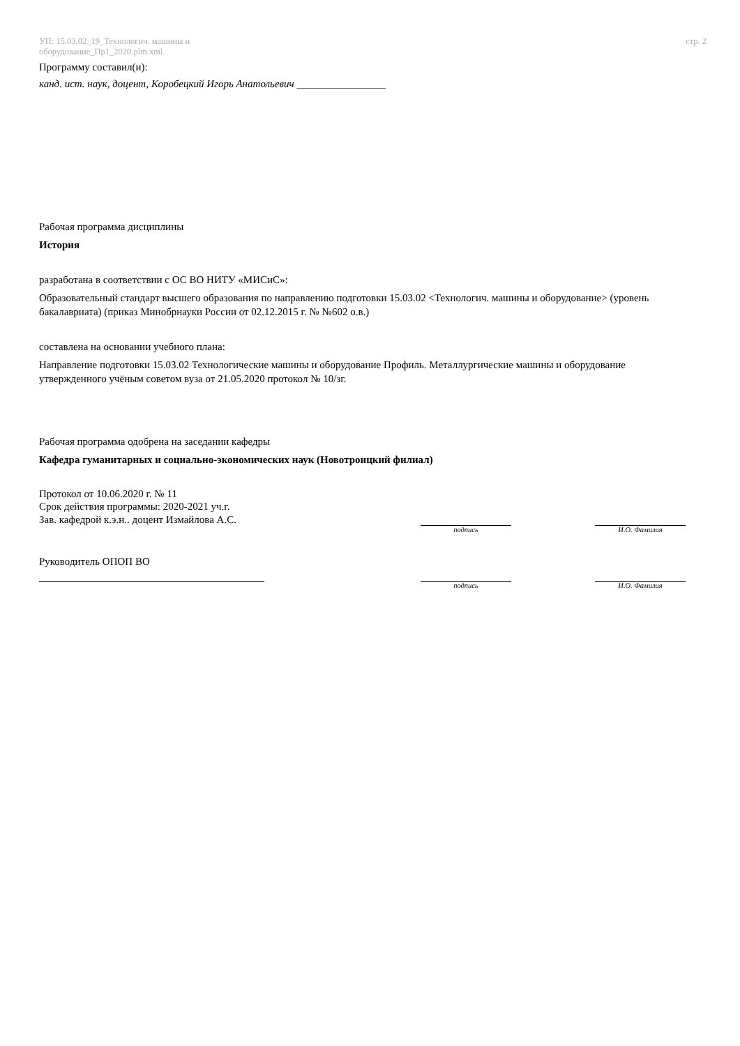УП: 15.03.02_19_Технологич. машины и
оборудование_Пр1_2020.plm.xml
стр. 2
Программу составил(и):
канд. ист. наук, доцент, Коробецкий Игорь Анатольевич _________________
Рабочая программа дисциплины
История
разработана в соответствии с ОС ВО НИТУ «МИСиС»:
Образовательный стандарт высшего образования по направлению подготовки 15.03.02 <Технологич. машины и оборудование> (уровень бакалавриата) (приказ Минобрнауки России от 02.12.2015 г. № №602 о.в.)
составлена на основании учебного плана:
Направление подготовки 15.03.02 Технологические машины и оборудование Профиль. Металлургические машины и оборудование
утвержденного учёным советом вуза от 21.05.2020 протокол № 10/зг.
Рабочая программа одобрена на заседании кафедры
Кафедра гуманитарных и социально-экономических наук (Новотроицкий филиал)
Протокол от 10.06.2020 г. № 11
Срок действия программы: 2020-2021 уч.г.
Зав. кафедрой к.э.н.. доцент Измайлова А.С.
подпись
И.О. Фамилия
Руководитель ОПОП ВО
подпись
И.О. Фамилия